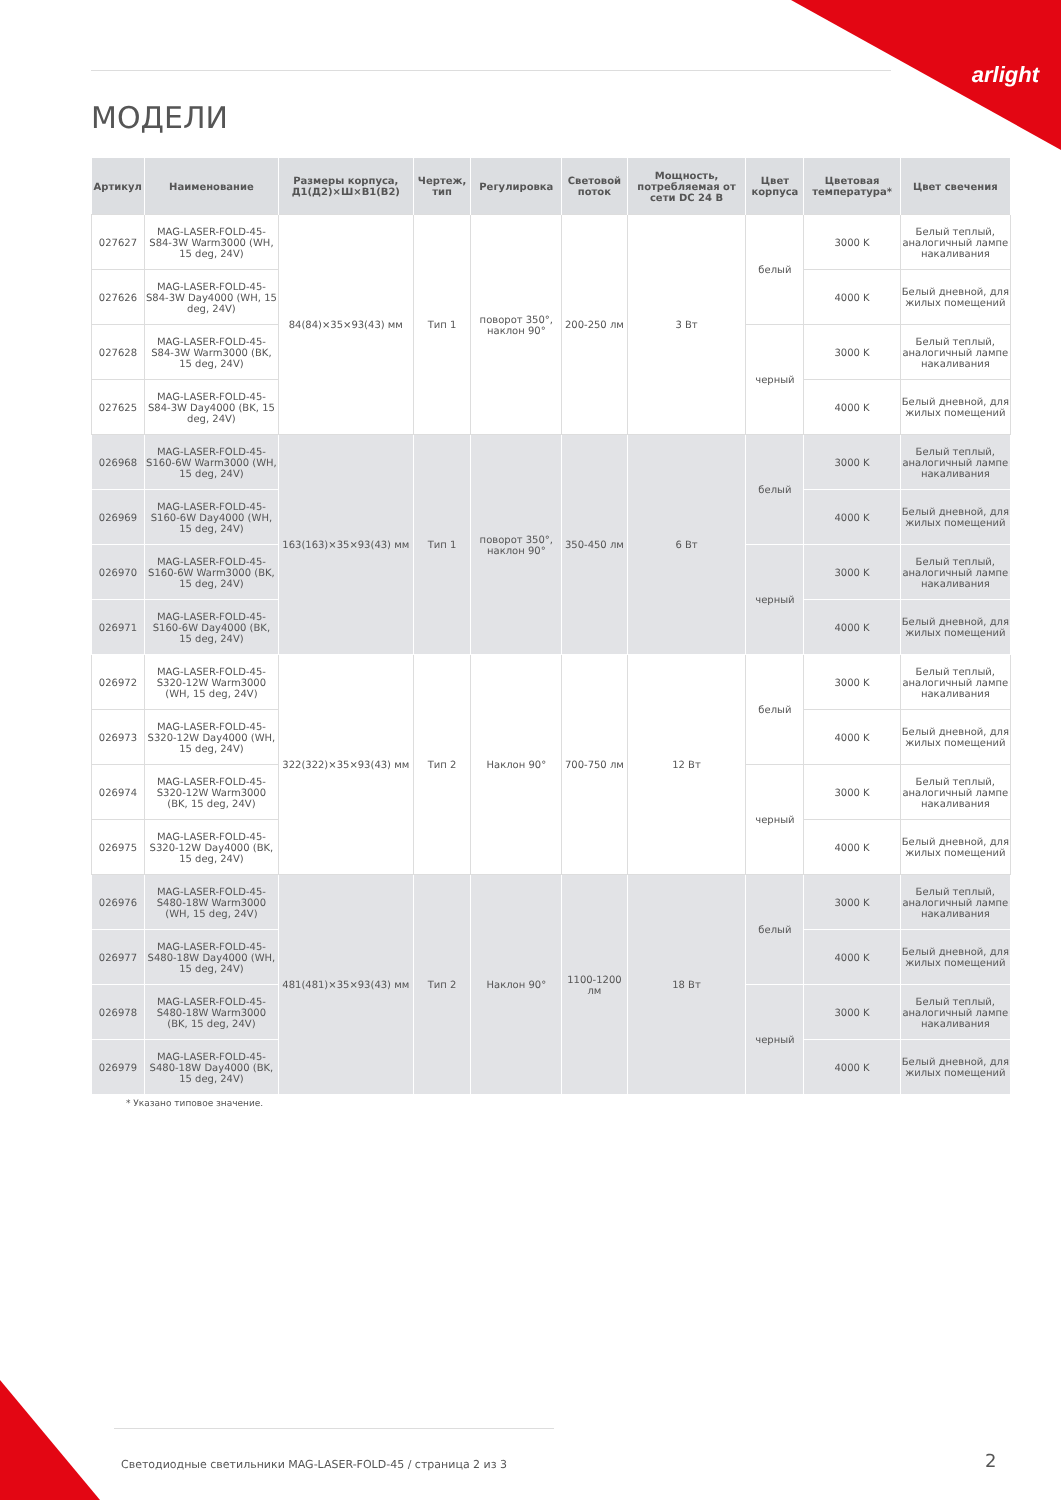arlight
МОДЕЛИ
| Артикул | Наименование | Размеры корпуса, Д1(Д2)×Ш×В1(В2) | Чертеж, тип | Регулировка | Световой поток | Мощность, потребляемая от сети DC 24 В | Цвет корпуса | Цветовая температура* | Цвет свечения |
| --- | --- | --- | --- | --- | --- | --- | --- | --- | --- |
| 027627 | MAG-LASER-FOLD-45-S84-3W Warm3000 (WH, 15 deg, 24V) | 84(84)×35×93(43) мм | Тип 1 | поворот 350°, наклон 90° | 200-250 лм | 3 Вт | белый | 3000 K | Белый теплый, аналогичный лампе накаливания |
| 027626 | MAG-LASER-FOLD-45-S84-3W Day4000 (WH, 15 deg, 24V) | | | | | | | 4000 K | Белый дневной, для жилых помещений |
| 027628 | MAG-LASER-FOLD-45-S84-3W Warm3000 (BK, 15 deg, 24V) | | | | | | черный | 3000 K | Белый теплый, аналогичный лампе накаливания |
| 027625 | MAG-LASER-FOLD-45-S84-3W Day4000 (BK, 15 deg, 24V) | | | | | | | 4000 K | Белый дневной, для жилых помещений |
| 026968 | MAG-LASER-FOLD-45-S160-6W Warm3000 (WH, 15 deg, 24V) | 163(163)×35×93(43) мм | Тип 1 | поворот 350°, наклон 90° | 350-450 лм | 6 Вт | белый | 3000 K | Белый теплый, аналогичный лампе накаливания |
| 026969 | MAG-LASER-FOLD-45-S160-6W Day4000 (WH, 15 deg, 24V) | | | | | | | 4000 K | Белый дневной, для жилых помещений |
| 026970 | MAG-LASER-FOLD-45-S160-6W Warm3000 (BK, 15 deg, 24V) | | | | | | черный | 3000 K | Белый теплый, аналогичный лампе накаливания |
| 026971 | MAG-LASER-FOLD-45-S160-6W Day4000 (BK, 15 deg, 24V) | | | | | | | 4000 K | Белый дневной, для жилых помещений |
| 026972 | MAG-LASER-FOLD-45-S320-12W Warm3000 (WH, 15 deg, 24V) | 322(322)×35×93(43) мм | Тип 2 | Наклон 90° | 700-750 лм | 12 Вт | белый | 3000 K | Белый теплый, аналогичный лампе накаливания |
| 026973 | MAG-LASER-FOLD-45-S320-12W Day4000 (WH, 15 deg, 24V) | | | | | | | 4000 K | Белый дневной, для жилых помещений |
| 026974 | MAG-LASER-FOLD-45-S320-12W Warm3000 (BK, 15 deg, 24V) | | | | | | черный | 3000 K | Белый теплый, аналогичный лампе накаливания |
| 026975 | MAG-LASER-FOLD-45-S320-12W Day4000 (BK, 15 deg, 24V) | | | | | | | 4000 K | Белый дневной, для жилых помещений |
| 026976 | MAG-LASER-FOLD-45-S480-18W Warm3000 (WH, 15 deg, 24V) | 481(481)×35×93(43) мм | Тип 2 | Наклон 90° | 1100-1200 лм | 18 Вт | белый | 3000 K | Белый теплый, аналогичный лампе накаливания |
| 026977 | MAG-LASER-FOLD-45-S480-18W Day4000 (WH, 15 deg, 24V) | | | | | | | 4000 K | Белый дневной, для жилых помещений |
| 026978 | MAG-LASER-FOLD-45-S480-18W Warm3000 (BK, 15 deg, 24V) | | | | | | черный | 3000 K | Белый теплый, аналогичный лампе накаливания |
| 026979 | MAG-LASER-FOLD-45-S480-18W Day4000 (BK, 15 deg, 24V) | | | | | | | 4000 K | Белый дневной, для жилых помещений |
* Указано типовое значение.
Светодиодные светильники MAG-LASER-FOLD-45 / страница 2 из 3
2